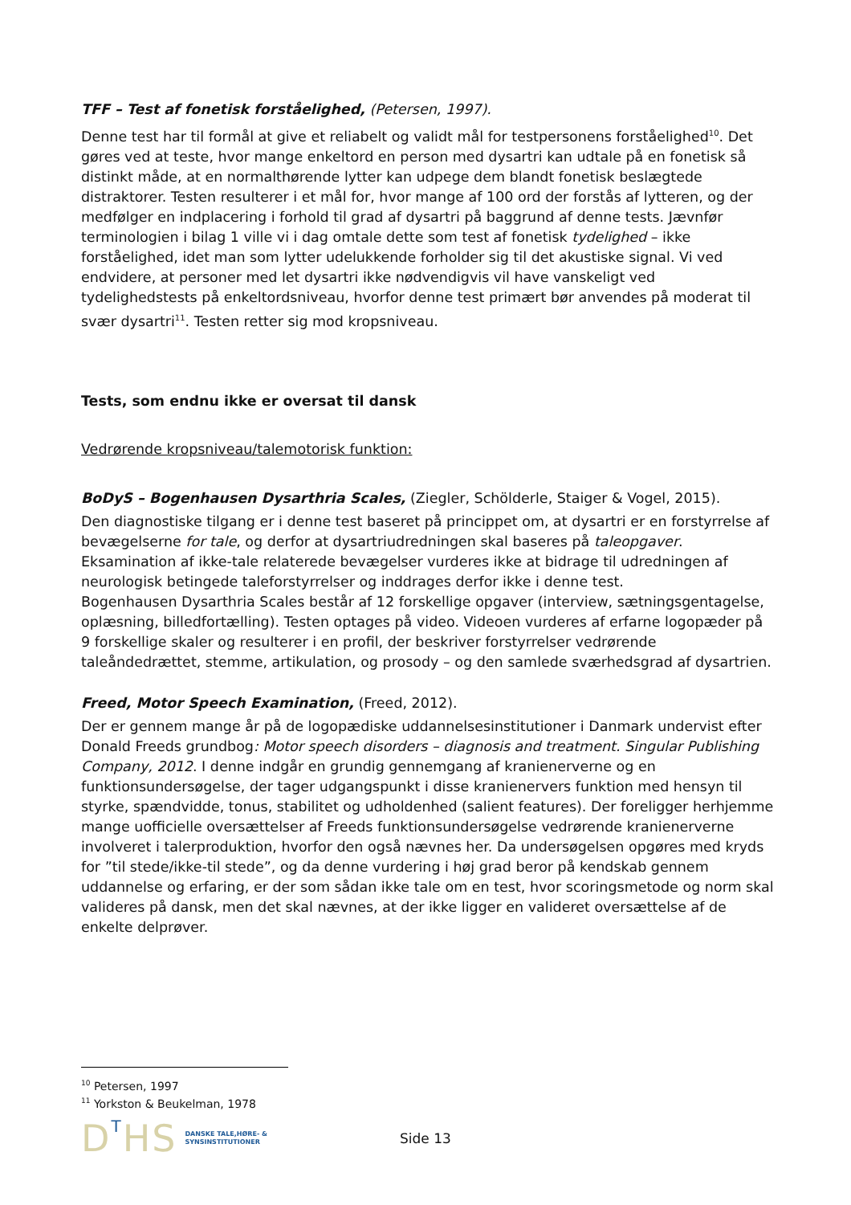TFF – Test af fonetisk forståelighed, (Petersen, 1997).
Denne test har til formål at give et reliabelt og validt mål for testpersonens forståelighed<sup>10</sup>. Det gøres ved at teste, hvor mange enkeltord en person med dysartri kan udtale på en fonetisk så distinkt måde, at en normalthørende lytter kan udpege dem blandt fonetisk beslægtede distraktorer. Testen resulterer i et mål for, hvor mange af 100 ord der forstås af lytteren, og der medfølger en indplacering i forhold til grad af dysartri på baggrund af denne tests. Jævnfør terminologien i bilag 1 ville vi i dag omtale dette som test af fonetisk tydelighed – ikke forståelighed, idet man som lytter udelukkende forholder sig til det akustiske signal. Vi ved endvidere, at personer med let dysartri ikke nødvendigvis vil have vanskeligt ved tydelighedstests på enkeltordsniveau, hvorfor denne test primært bør anvendes på moderat til svær dysartri<sup>11</sup>. Testen retter sig mod kropsniveau.
Tests, som endnu ikke er oversat til dansk
Vedrørende kropsniveau/talemotorisk funktion:
BoDyS – Bogenhausen Dysarthria Scales, (Ziegler, Schölderle, Staiger & Vogel, 2015).
Den diagnostiske tilgang er i denne test baseret på princippet om, at dysartri er en forstyrrelse af bevægelserne for tale, og derfor at dysartriudredningen skal baseres på taleopgaver. Eksamination af ikke-tale relaterede bevægelser vurderes ikke at bidrage til udredningen af neurologisk betingede taleforstyrrelser og inddrages derfor ikke i denne test.
Bogenhausen Dysarthria Scales består af 12 forskellige opgaver (interview, sætningsgentagelse, oplæsning, billedfortælling). Testen optages på video. Videoen vurderes af erfarne logopæder på 9 forskellige skaler og resulterer i en profil, der beskriver forstyrrelser vedrørende taleåndedrættet, stemme, artikulation, og prosody – og den samlede sværhedsgrad af dysartrien.
Freed, Motor Speech Examination, (Freed, 2012).
Der er gennem mange år på de logopædiske uddannelsesinstitutioner i Danmark undervist efter Donald Freeds grundbog: Motor speech disorders – diagnosis and treatment. Singular Publishing Company, 2012. I denne indgår en grundig gennemgang af kranienerverne og en funktionsundersøgelse, der tager udgangspunkt i disse kranienervers funktion med hensyn til styrke, spændvidde, tonus, stabilitet og udholdenhed (salient features). Der foreligger herhjemme mange uofficielle oversættelser af Freeds funktionsundersøgelse vedrørende kranienerverne involveret i talerproduktion, hvorfor den også nævnes her. Da undersøgelsen opgøres med kryds for ”til stede/ikke-til stede”, og da denne vurdering i høj grad beror på kendskab gennem uddannelse og erfaring, er der som sådan ikke tale om en test, hvor scoringsmetode og norm skal valideres på dansk, men det skal nævnes, at der ikke ligger en valideret oversættelse af de enkelte delprøver.
<sup>10</sup> Petersen, 1997
<sup>11</sup> Yorkston & Beukelman, 1978
DTHS
DANSKE TALE,HØRE- &
SYNSINSTITUTIONER
Side 13